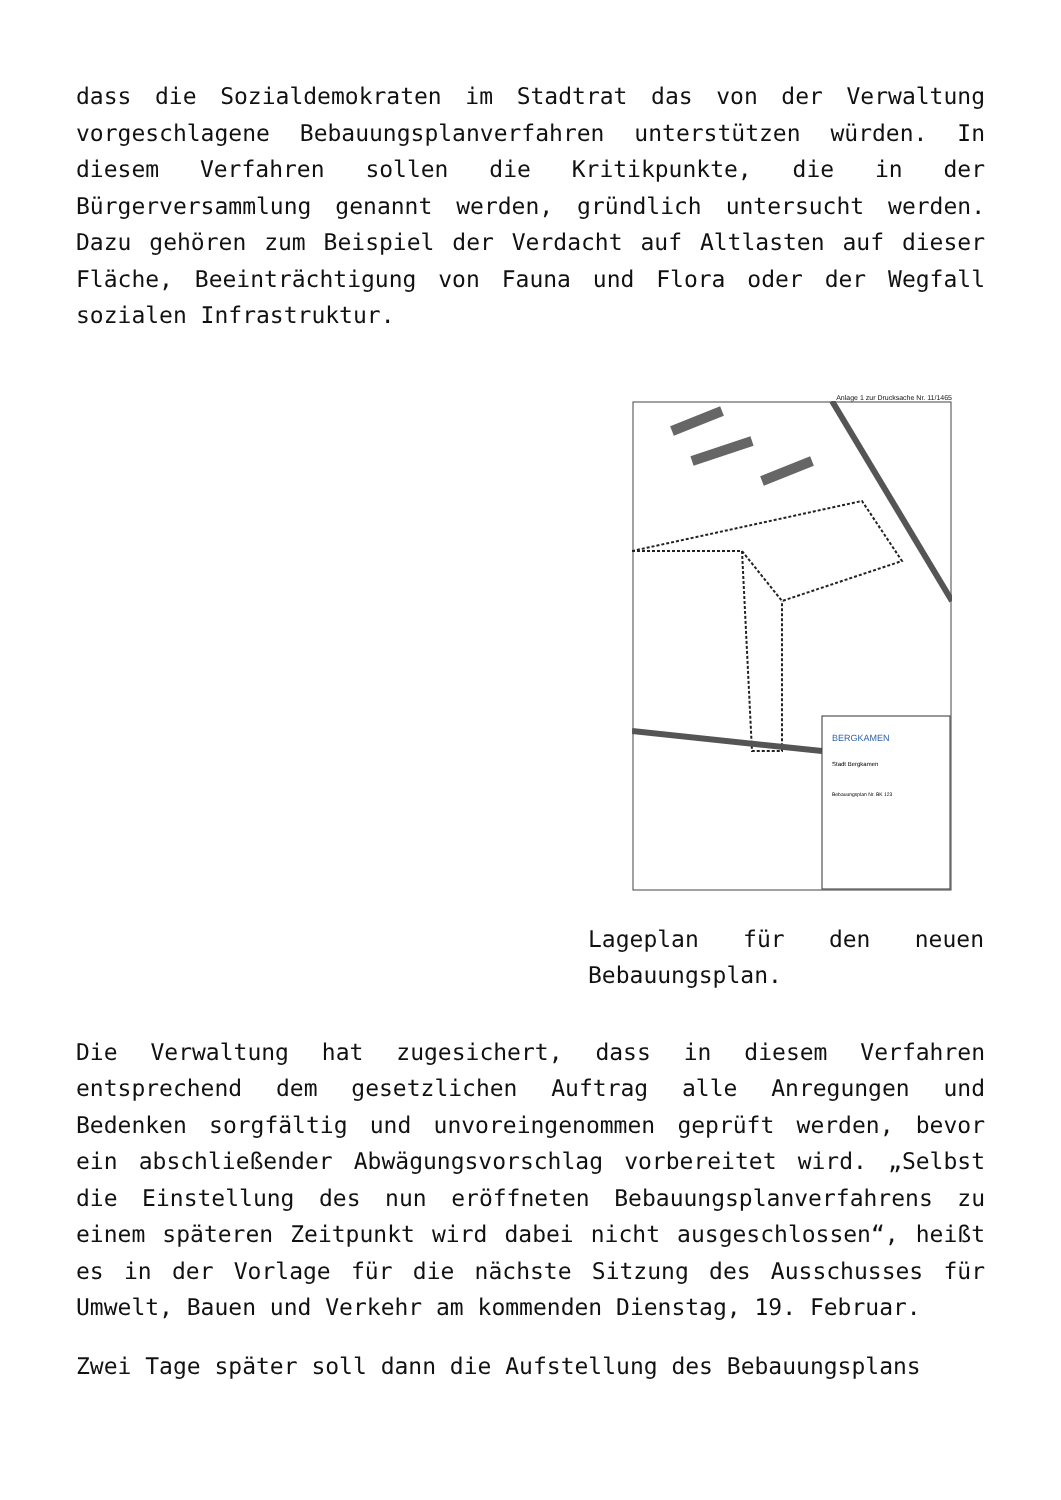dass die Sozialdemokraten im Stadtrat das von der Verwaltung vorgeschlagene Bebauungsplanverfahren unterstützen würden. In diesem Verfahren sollen die Kritikpunkte, die in der Bürgerversammlung genannt werden, gründlich untersucht werden. Dazu gehören zum Beispiel der Verdacht auf Altlasten auf dieser Fläche, Beeinträchtigung von Fauna und Flora oder der Wegfall sozialen Infrastruktur.
Anlage 1 zur Drucksache Nr. 11/1465
BERGKAMEN
Stadt Bergkamen
Bebauungsplan Nr. BK 123
Lageplan für den neuen Bebauungsplan.
Die Verwaltung hat zugesichert, dass in diesem Verfahren entsprechend dem gesetzlichen Auftrag alle Anregungen und Bedenken sorgfältig und unvoreingenommen geprüft werden, bevor ein abschließender Abwägungsvorschlag vorbereitet wird. „Selbst die Einstellung des nun eröffneten Bebauungsplanverfahrens zu einem späteren Zeitpunkt wird dabei nicht ausgeschlossen“, heißt es in der Vorlage für die nächste Sitzung des Ausschusses für Umwelt, Bauen und Verkehr am kommenden Dienstag, 19. Februar.
Zwei Tage später soll dann die Aufstellung des Bebauungsplans